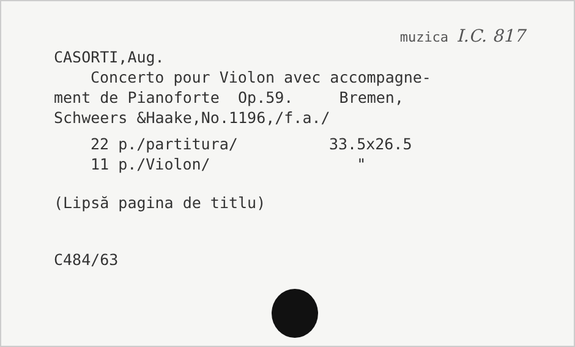muzica I.C. 817
CASORTI,Aug.
Concerto pour Violon avec accompagne-
ment de Pianoforte Op.59. Bremen,
Schweers &Haake,No.1196,/f.a./
22 p./partitura/ 33.5x26.5
11 p./Violon/ "
(Lipsă pagina de titlu)
C484/63